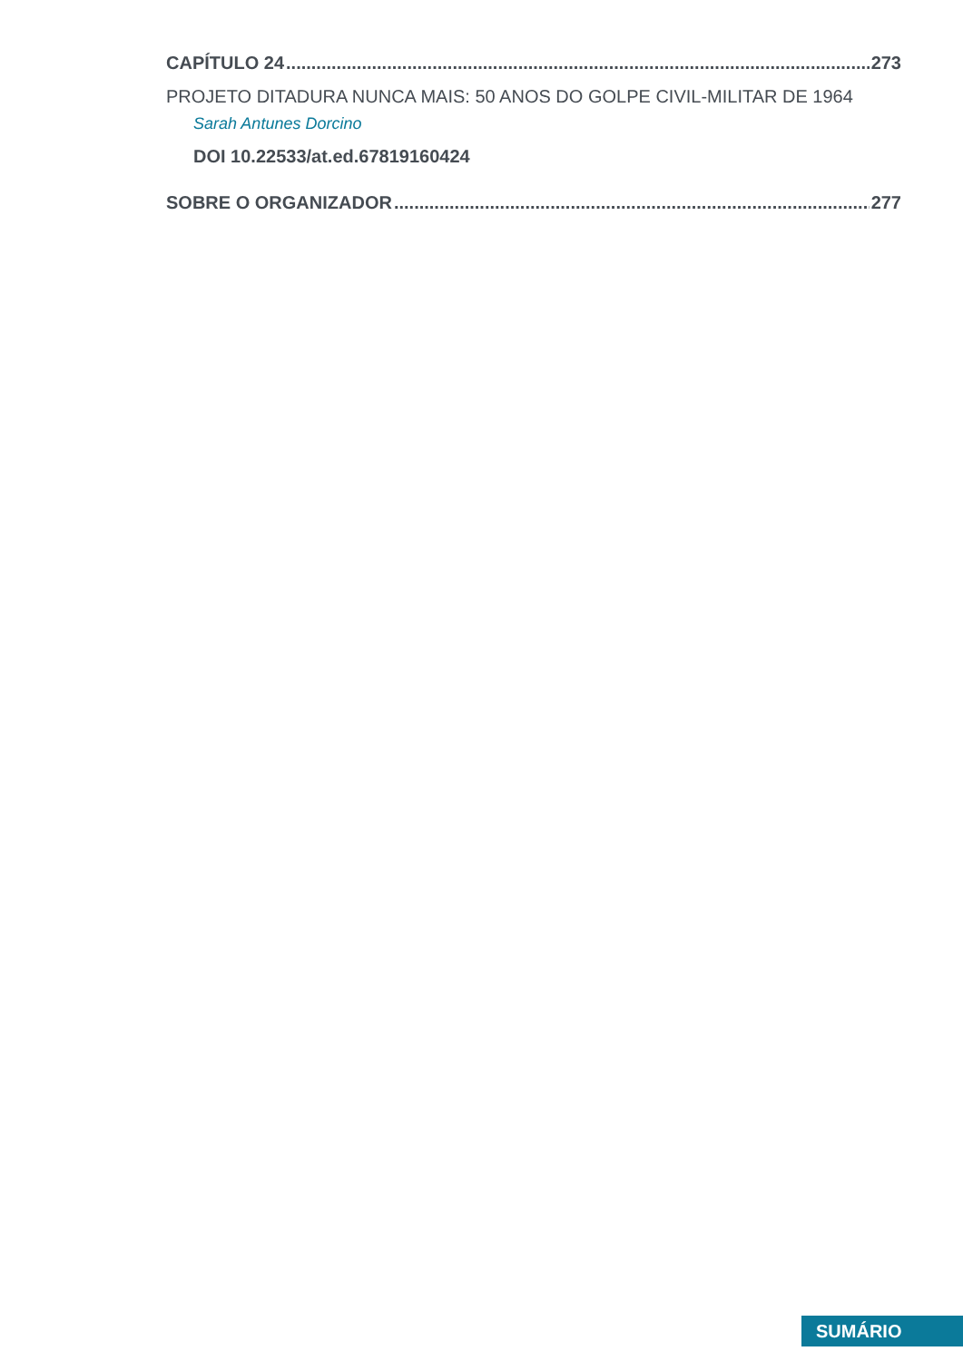CAPÍTULO 24 273
PROJETO DITADURA NUNCA MAIS: 50 ANOS DO GOLPE CIVIL-MILITAR DE 1964
Sarah Antunes Dorcino
DOI 10.22533/at.ed.67819160424
SOBRE O ORGANIZADOR 277
SUMÁRIO